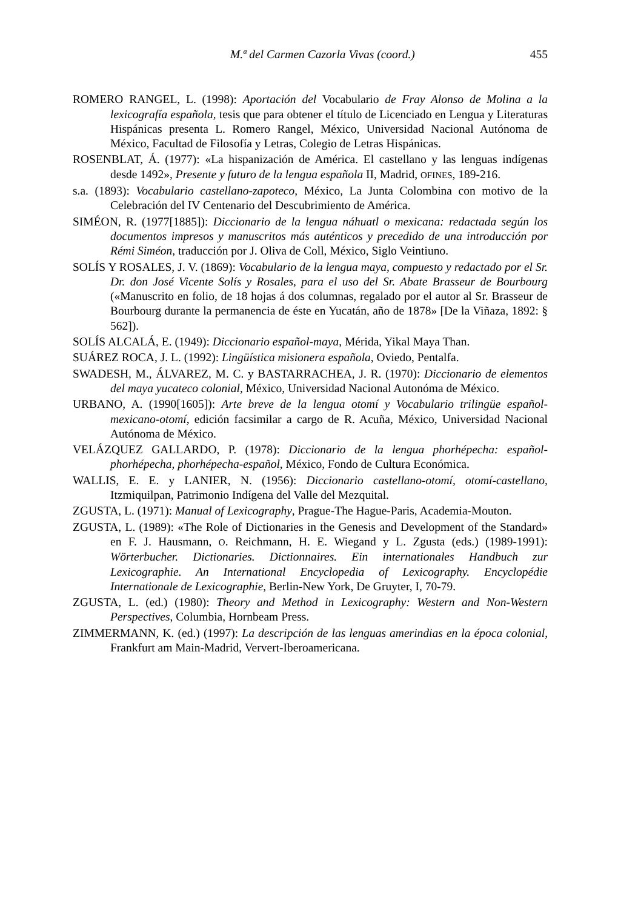M.ª del Carmen Cazorla Vivas (coord.) 455
ROMERO RANGEL, L. (1998): Aportación del Vocabulario de Fray Alonso de Molina a la lexicografía española, tesis que para obtener el título de Licenciado en Lengua y Literaturas Hispánicas presenta L. Romero Rangel, México, Universidad Nacional Autónoma de México, Facultad de Filosofía y Letras, Colegio de Letras Hispánicas.
ROSENBLAT, Á. (1977): «La hispanización de América. El castellano y las lenguas indígenas desde 1492», Presente y futuro de la lengua española II, Madrid, OFINES, 189-216.
s.a. (1893): Vocabulario castellano-zapoteco, México, La Junta Colombina con motivo de la Celebración del IV Centenario del Descubrimiento de América.
SIMÉON, R. (1977[1885]): Diccionario de la lengua náhuatl o mexicana: redactada según los documentos impresos y manuscritos más auténticos y precedido de una introducción por Rémi Siméon, traducción por J. Oliva de Coll, México, Siglo Veintiuno.
SOLÍS Y ROSALES, J. V. (1869): Vocabulario de la lengua maya, compuesto y redactado por el Sr. Dr. don José Vicente Solís y Rosales, para el uso del Sr. Abate Brasseur de Bourbourg («Manuscrito en folio, de 18 hojas á dos columnas, regalado por el autor al Sr. Brasseur de Bourbourg durante la permanencia de éste en Yucatán, año de 1878» [De la Viñaza, 1892: § 562]).
SOLÍS ALCALÁ, E. (1949): Diccionario español-maya, Mérida, Yikal Maya Than.
SUÁREZ ROCA, J. L. (1992): Lingüística misionera española, Oviedo, Pentalfa.
SWADESH, M., ÁLVAREZ, M. C. y BASTARRACHEA, J. R. (1970): Diccionario de elementos del maya yucateco colonial, México, Universidad Nacional Autonóma de México.
URBANO, A. (1990[1605]): Arte breve de la lengua otomí y Vocabulario trilingüe español- mexicano-otomí, edición facsimilar a cargo de R. Acuña, México, Universidad Nacional Autónoma de México.
VELÁZQUEZ GALLARDO, P. (1978): Diccionario de la lengua phorhépecha: español-phorhépecha, phorhépecha-español, México, Fondo de Cultura Económica.
WALLIS, E. E. y LANIER, N. (1956): Diccionario castellano-otomí, otomí-castellano, Itzmiquilpan, Patrimonio Indígena del Valle del Mezquital.
ZGUSTA, L. (1971): Manual of Lexicography, Prague-The Hague-Paris, Academia-Mouton.
ZGUSTA, L. (1989): «The Role of Dictionaries in the Genesis and Development of the Standard» en F. J. Hausmann, O. Reichmann, H. E. Wiegand y L. Zgusta (eds.) (1989-1991): Wörterbucher. Dictionaries. Dictionnaires. Ein internationales Handbuch zur Lexicographie. An International Encyclopedia of Lexicography. Encyclopédie Internationale de Lexicographie, Berlin-New York, De Gruyter, I, 70-79.
ZGUSTA, L. (ed.) (1980): Theory and Method in Lexicography: Western and Non-Western Perspectives, Columbia, Hornbeam Press.
ZIMMERMANN, K. (ed.) (1997): La descripción de las lenguas amerindias en la época colonial, Frankfurt am Main-Madrid, Ververt-Iberoamericana.